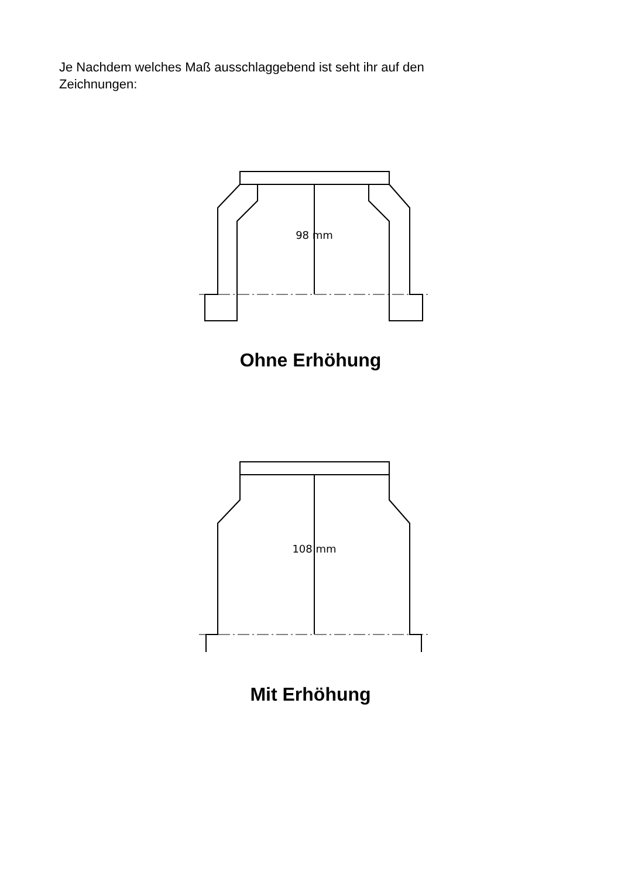Je Nachdem welches Maß ausschlaggebend ist seht ihr auf den Zeichnungen:
98 mm
Ohne Erhöhung
108 mm
Mit Erhöhung